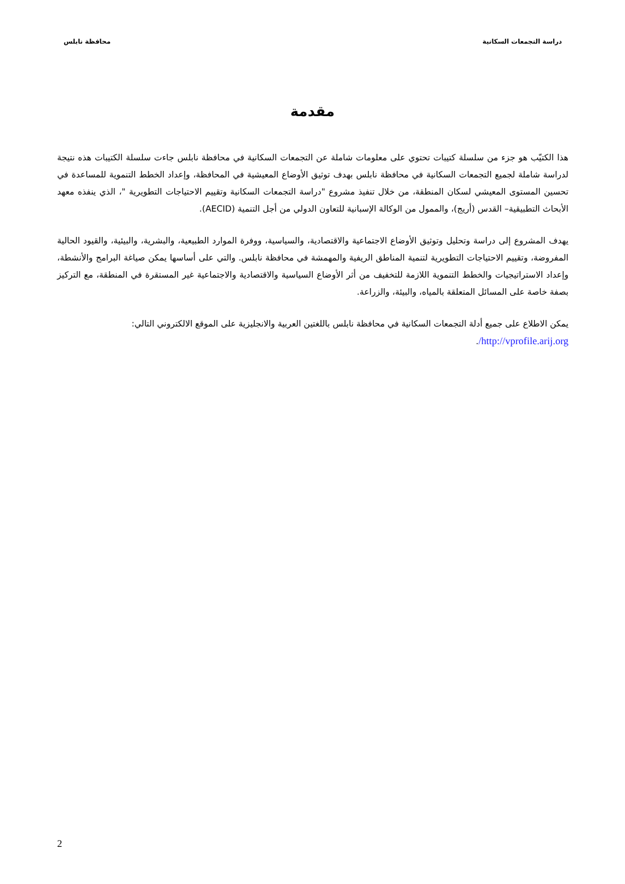دراسة التجمعات السكانية محافظة نابلس
مقدمة
هذا الكتيّب هو جزء من سلسلة كتيبات تحتوي على معلومات شاملة عن التجمعات السكانية في محافظة نابلس جاءت سلسلة الكتيبات هذه نتيجة لدراسة شاملة لجميع التجمعات السكانية في محافظة نابلس بهدف توثيق الأوضاع المعيشية في المحافظة، وإعداد الخطط التنموية للمساعدة في تحسين المستوى المعيشي لسكان المنطقة، من خلال تنفيذ مشروع "دراسة التجمعات السكانية وتقييم الاحتياجات التطويرية "، الذي ينفذه معهد الأبحاث التطبيقية– القدس (أريج)، والممول من الوكالة الإسبانية للتعاون الدولي من أجل التنمية (AECID).
يهدف المشروع إلى دراسة وتحليل وتوثيق الأوضاع الاجتماعية والاقتصادية، والسياسية، ووفرة الموارد الطبيعية، والبشرية، والبيئية، والقيود الحالية المفروضة، وتقييم الاحتياجات التطويرية لتنمية المناطق الريفية والمهمشة في محافظة نابلس. والتي على أساسها يمكن صياغة البرامج والأنشطة، وإعداد الاستراتيجيات والخطط التنموية اللازمة للتخفيف من أثر الأوضاع السياسية والاقتصادية والاجتماعية غير المستقرة في المنطقة، مع التركيز بصفة خاصة على المسائل المتعلقة بالمياه، والبيئة، والزراعة.
يمكن الاطلاع على جميع أدلة التجمعات السكانية في محافظة نابلس باللغتين العربية والانجليزية على الموقع الالكتروني التالي:
http://vprofile.arij.org/.
2